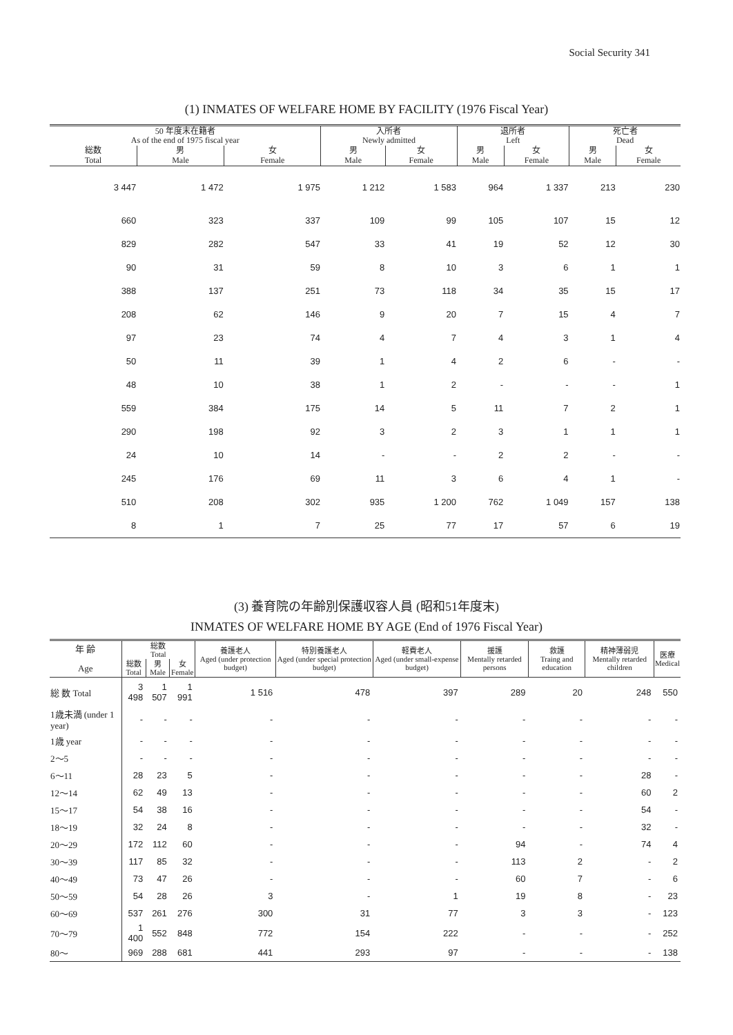Social Security 341
(1) INMATES OF WELFARE HOME BY FACILITY (1976 Fiscal Year)
| 50 年度末在籍者 As of the end of 1975 fiscal year | | | 入所者 Newly admitted | | 退所者 Left | | 死亡者 Dead | |
| --- | --- | --- | --- | --- | --- | --- | --- | --- |
| 総数 Total | 男 Male | 女 Female | 男 Male | 女 Female | 男 Male | 女 Female | 男 Male | 女 Female |
| 3 447 | 1 472 | 1 975 | 1 212 | 1 583 | 964 | 1 337 | 213 | 230 |
| 660 | 323 | 337 | 109 | 99 | 105 | 107 | 15 | 12 |
| 829 | 282 | 547 | 33 | 41 | 19 | 52 | 12 | 30 |
| 90 | 31 | 59 | 8 | 10 | 3 | 6 | 1 | 1 |
| 388 | 137 | 251 | 73 | 118 | 34 | 35 | 15 | 17 |
| 208 | 62 | 146 | 9 | 20 | 7 | 15 | 4 | 7 |
| 97 | 23 | 74 | 4 | 7 | 4 | 3 | 1 | 4 |
| 50 | 11 | 39 | 1 | 4 | 2 | 6 | - | - |
| 48 | 10 | 38 | 1 | 2 | - | - | - | 1 |
| 559 | 384 | 175 | 14 | 5 | 11 | 7 | 2 | 1 |
| 290 | 198 | 92 | 3 | 2 | 3 | 1 | 1 | 1 |
| 24 | 10 | 14 | - | - | 2 | 2 | - | - |
| 245 | 176 | 69 | 11 | 3 | 6 | 4 | 1 | - |
| 510 | 208 | 302 | 935 | 1 200 | 762 | 1 049 | 157 | 138 |
| 8 | 1 | 7 | 25 | 77 | 17 | 57 | 6 | 19 |
(3) 養育院の年齢別保護収容人員 (昭和51年度末)
INMATES OF WELFARE HOME BY AGE (End of 1976 Fiscal Year)
| 年 齢 Age | 総数 Total | | | 養護老人 Aged (under protection budget) | 特別養護老人 Aged (under special protection budget) | 軽費老人 Aged (under small-expense budget) | 援護 Mentally retarded persons | 救護 Traing and education | 精神薄弱児 Mentally retarded children | 医療 Medical |
| --- | --- | --- | --- | --- | --- | --- | --- | --- | --- | --- |
| | 総数 Total | 男 Male | 女 Female | | | | | | | |
| 総 数 Total | 3 498 | 1 507 | 1 991 | 1 516 | 478 | 397 | 289 | 20 | 248 | 550 |
| 1歳未満 (under 1 year) | - | - | - | - | - | - | - | - | - | - |
| 1歳 year | - | - | - | - | - | - | - | - | - | - |
| 2～5 | - | - | - | - | - | - | - | - | - | - |
| 6～11 | 28 | 23 | 5 | - | - | - | - | - | 28 | - |
| 12～14 | 62 | 49 | 13 | - | - | - | - | - | 60 | 2 |
| 15～17 | 54 | 38 | 16 | - | - | - | - | - | 54 | - |
| 18～19 | 32 | 24 | 8 | - | - | - | - | - | 32 | - |
| 20～29 | 172 | 112 | 60 | - | - | - | 94 | - | 74 | 4 |
| 30～39 | 117 | 85 | 32 | - | - | - | 113 | 2 | - | 2 |
| 40～49 | 73 | 47 | 26 | - | - | - | 60 | 7 | - | 6 |
| 50～59 | 54 | 28 | 26 | 3 | - | 1 | 19 | 8 | - | 23 |
| 60～69 | 537 | 261 | 276 | 300 | 31 | 77 | 3 | 3 | - | 123 |
| 70～79 | 1 400 | 552 | 848 | 772 | 154 | 222 | - | - | - | 252 |
| 80～ | 969 | 288 | 681 | 441 | 293 | 97 | - | - | - | 138 |